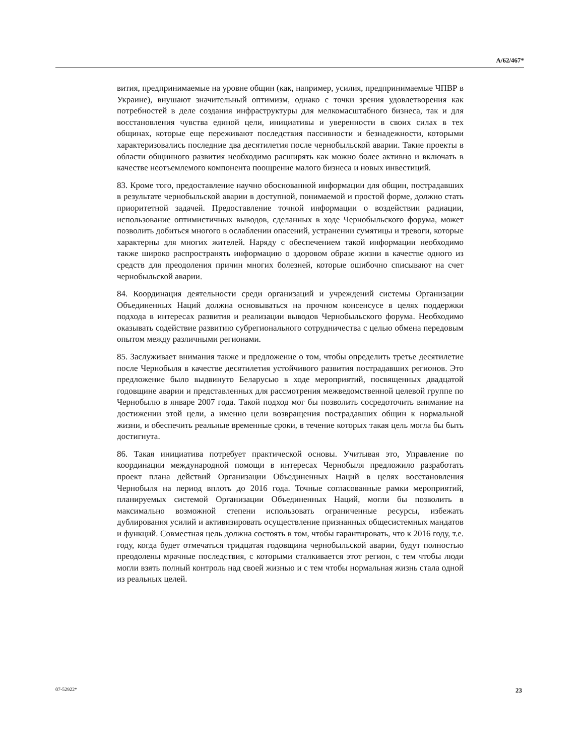A/62/467*
вития, предпринимаемые на уровне общин (как, например, усилия, предпринимаемые ЧПВР в Украине), внушают значительный оптимизм, однако с точки зрения удовлетворения как потребностей в деле создания инфраструктуры для мелкомасштабного бизнеса, так и для восстановления чувства единой цели, инициативы и уверенности в своих силах в тех общинах, которые еще переживают последствия пассивности и безнадежности, которыми характеризовались последние два десятилетия после чернобыльской аварии. Такие проекты в области общинного развития необходимо расширять как можно более активно и включать в качестве неотъемлемого компонента поощрение малого бизнеса и новых инвестиций.
83. Кроме того, предоставление научно обоснованной информации для общин, пострадавших в результате чернобыльской аварии в доступной, понимаемой и простой форме, должно стать приоритетной задачей. Предоставление точной информации о воздействии радиации, использование оптимистичных выводов, сделанных в ходе Чернобыльского форума, может позволить добиться многого в ослаблении опасений, устранении сумятицы и тревоги, которые характерны для многих жителей. Наряду с обеспечением такой информации необходимо также широко распространять информацию о здоровом образе жизни в качестве одного из средств для преодоления причин многих болезней, которые ошибочно списывают на счет чернобыльской аварии.
84. Координация деятельности среди организаций и учреждений системы Организации Объединенных Наций должна основываться на прочном консенсусе в целях поддержки подхода в интересах развития и реализации выводов Чернобыльского форума. Необходимо оказывать содействие развитию субрегионального сотрудничества с целью обмена передовым опытом между различными регионами.
85. Заслуживает внимания также и предложение о том, чтобы определить третье десятилетие после Чернобыля в качестве десятилетия устойчивого развития пострадавших регионов. Это предложение было выдвинуто Беларусью в ходе мероприятий, посвященных двадцатой годовщине аварии и представленных для рассмотрения межведомственной целевой группе по Чернобылю в январе 2007 года. Такой подход мог бы позволить сосредоточить внимание на достижении этой цели, а именно цели возвращения пострадавших общин к нормальной жизни, и обеспечить реальные временные сроки, в течение которых такая цель могла бы быть достигнута.
86. Такая инициатива потребует практической основы. Учитывая это, Управление по координации международной помощи в интересах Чернобыля предложило разработать проект плана действий Организации Объединенных Наций в целях восстановления Чернобыля на период вплоть до 2016 года. Точные согласованные рамки мероприятий, планируемых системой Организации Объединенных Наций, могли бы позволить в максимально возможной степени использовать ограниченные ресурсы, избежать дублирования усилий и активизировать осуществление признанных общесистемных мандатов и функций. Совместная цель должна состоять в том, чтобы гарантировать, что к 2016 году, т.е. году, когда будет отмечаться тридцатая годовщина чернобыльской аварии, будут полностью преодолены мрачные последствия, с которыми сталкивается этот регион, с тем чтобы люди могли взять полный контроль над своей жизнью и с тем чтобы нормальная жизнь стала одной из реальных целей.
07-52922* 23